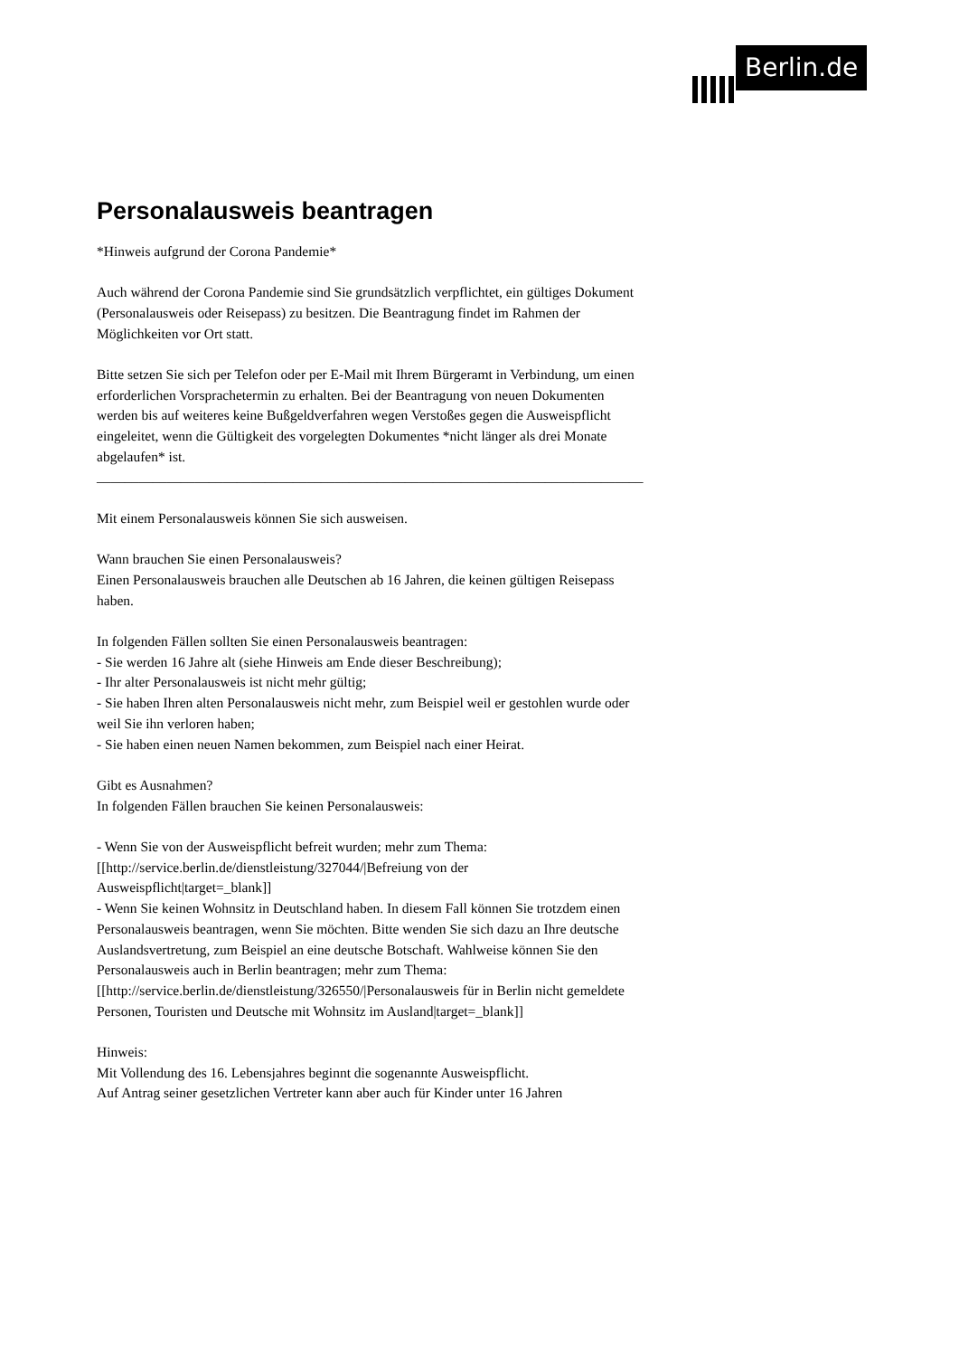Berlin.de
Personalausweis beantragen
*Hinweis aufgrund der Corona Pandemie*
Auch während der Corona Pandemie sind Sie grundsätzlich verpflichtet, ein gültiges Dokument (Personalausweis oder Reisepass) zu besitzen. Die Beantragung findet im Rahmen der Möglichkeiten vor Ort statt.
Bitte setzen Sie sich per Telefon oder per E-Mail mit Ihrem Bürgeramt in Verbindung, um einen erforderlichen Vorsprachetermin zu erhalten. Bei der Beantragung von neuen Dokumenten werden bis auf weiteres keine Bußgeldverfahren wegen Verstoßes gegen die Ausweispflicht eingeleitet, wenn die Gültigkeit des vorgelegten Dokumentes *nicht länger als drei Monate abgelaufen* ist.
______________________________________________________________________________
Mit einem Personalausweis können Sie sich ausweisen.
Wann brauchen Sie einen Personalausweis?
Einen Personalausweis brauchen alle Deutschen ab 16 Jahren, die keinen gültigen Reisepass haben.
In folgenden Fällen sollten Sie einen Personalausweis beantragen:
- Sie werden 16 Jahre alt (siehe Hinweis am Ende dieser Beschreibung);
- Ihr alter Personalausweis ist nicht mehr gültig;
- Sie haben Ihren alten Personalausweis nicht mehr, zum Beispiel weil er gestohlen wurde oder weil Sie ihn verloren haben;
- Sie haben einen neuen Namen bekommen, zum Beispiel nach einer Heirat.
Gibt es Ausnahmen?
In folgenden Fällen brauchen Sie keinen Personalausweis:
- Wenn Sie von der Ausweispflicht befreit wurden; mehr zum Thema: [[http://service.berlin.de/dienstleistung/327044/|Befreiung von der Ausweispflicht|target=_blank]]
- Wenn Sie keinen Wohnsitz in Deutschland haben. In diesem Fall können Sie trotzdem einen Personalausweis beantragen, wenn Sie möchten. Bitte wenden Sie sich dazu an Ihre deutsche Auslandsvertretung, zum Beispiel an eine deutsche Botschaft. Wahlweise können Sie den Personalausweis auch in Berlin beantragen; mehr zum Thema:
[[http://service.berlin.de/dienstleistung/326550/|Personalausweis für in Berlin nicht gemeldete Personen, Touristen und Deutsche mit Wohnsitz im Ausland|target=_blank]]
Hinweis:
Mit Vollendung des 16. Lebensjahres beginnt die sogenannte Ausweispflicht.
Auf Antrag seiner gesetzlichen Vertreter kann aber auch für Kinder unter 16 Jahren